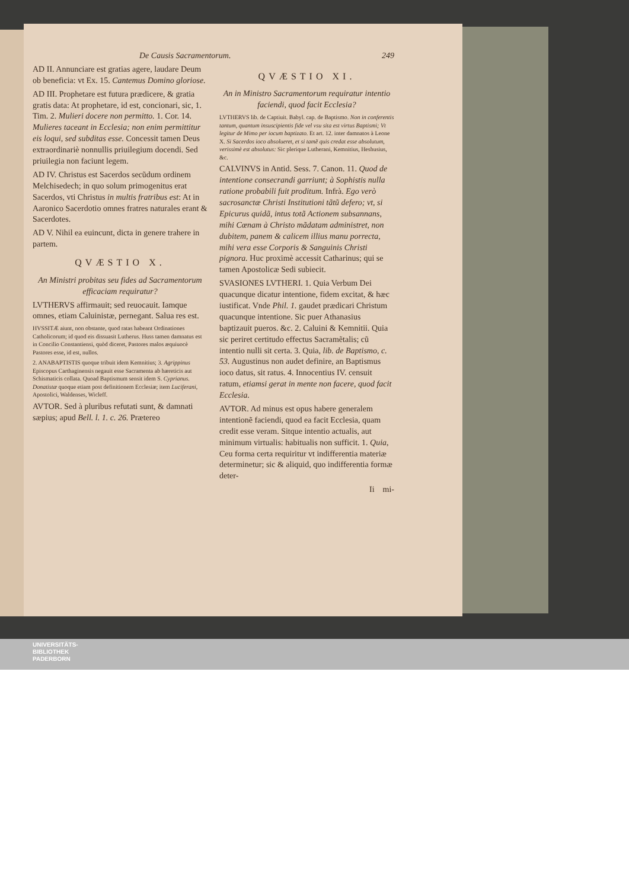De Causis Sacramentorum. 249
AD II. Annunciare est gratias agere, laudare Deum ob beneficia: vt Ex. 15. Cantemus Domino gloriose.
AD III. Prophetare est futura prædicere, & gratia gratis data: At prophetare, id est, concionari, sic, 1. Tim. 2. Mulieri docere non permitto. 1. Cor. 14. Mulieres taceant in Ecclesia; non enim permittitur eis loqui, sed subditas esse. Concessit tamen Deus extraordinariè nonnullis priuilegium docendi. Sed priuilegia non faciunt legem.
AD IV. Christus est Sacerdos secũdum ordinem Melchisedech; in quo solum primogenitus erat Sacerdos, vti Christus in multis fratribus est: At in Aaronico Sacerdotio omnes fratres naturales erant & Sacerdotes.
AD V. Nihil ea euincunt, dicta in genere trahere in partem.
QVÆSTIO X.
An Ministri probitas seu fides ad Sacramentorum efficaciam requiratur?
LVTHERVS affirmauit; sed reuocauit. Iamque omnes, etiam Caluinistæ, pernegant. Salua res est.
HVSSITÆ aiunt, non obstante, quod ratas habeant Ordinationes Catholicorum; id quod eis dissuasit Lutherus. Huss tamen damnatus est in Concilio Constantiensi, quòd diceret, Pastores malos æquiuocè Pastores esse, id est, nullos.
2. ANABAPTISTIS quoque tribuit idem Kemnitius; 3. Agrippinus Episcopus Carthaginensis negauit esse Sacramenta ab hæreticis aut Schismaticis collata. Quoad Baptismum sensit idem S. Cyprianus. Donatistæ quoque etiam post definitionem Ecclesiæ; item Luciferani, Apostolici, Waldenses, Wicleff.
AVTOR. Sed à pluribus refutati sunt, & damnati sæpius; apud Bell. l. 1. c. 26. Prætereo
QVÆSTIO XI.
An in Ministro Sacramentorum requiratur intentio faciendi, quod facit Ecclesia?
LVTHERVS lib. de Captiuit. Babyl. cap. de Baptismo. Non in conferentis tantum, quantum insuscipientis fide vel vsu sita est virtus Baptismi; Vt legitur de Mimo per iocum baptizato. Et art. 12. inter damnatos à Leone X. Si Sacerdos ioco absolueret, et si tamẽ quis credat esse absolutum, verissimè est absolutus: Sic plerique Lutherani, Kemnitius, Heshusius, &c.
CALVINVS in Antid. Sess. 7. Canon. 11. Quod de intentione consecrandi garriunt; à Sophistis nulla ratione probabili fuit proditum. Infrà. Ego verò sacrosanctæ Christi Institutioni tãtũ defero; vt, si Epicurus quidã, intus totã Actionem subsannans, mihi Cœnam à Christo mãdatam administret, non dubitem, panem & calicem illius manu porrecta, mihi vera esse Corporis & Sanguinis Christi pignora. Huc proximè accessit Catharinus; qui se tamen Apostolicæ Sedi subiecit.
SVASIONES LVTHERI. 1. Quia Verbum Dei quacunque dicatur intentione, fidem excitat, & hæc iustificat. Vnde Phil. 1. gaudet prædicari Christum quacunque intentione. Sic puer Athanasius baptizauit pueros. &c. 2. Caluini & Kemnitii. Quia sic periret certitudo effectus Sacramẽtalis; cũ intentio nulli sit certa. 3. Quia, lib. de Baptismo, c. 53. Augustinus non audet definire, an Baptismus ioco datus, sit ratus. 4. Innocentius IV. censuit ratum, etiamsi gerat in mente non facere, quod facit Ecclesia.
AVTOR. Ad minus est opus habere generalem intentionẽ faciendi, quod ea facit Ecclesia, quam credit esse veram. Sitque intentio actualis, aut minimum virtualis: habitualis non sufficit. 1. Quia, Ceu forma certa requiritur vt indifferentia materiæ determinetur; sic & aliquid, quo indifferentia formæ deter-
Ii mi-
UNIVERSITÄTS-
BIBLIOTHEK
PADERBORN